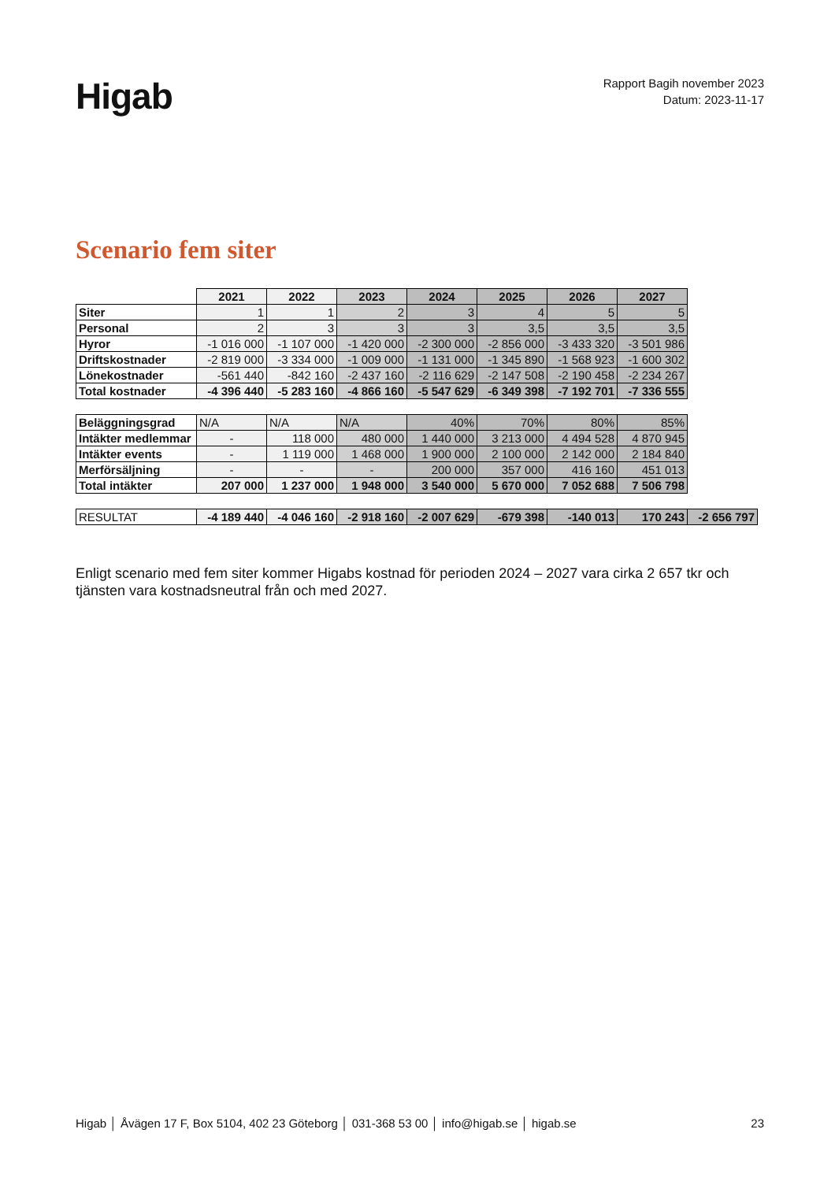Higab
Rapport Bagih november 2023
Datum: 2023-11-17
Scenario fem siter
| | 2021 | 2022 | 2023 | 2024 | 2025 | 2026 | 2027 | |
| Siter | 1 | 1 | 2 | 3 | 4 | 5 | 5 | |
| Personal | 2 | 3 | 3 | 3 | 3,5 | 3,5 | 3,5 | |
| Hyror | -1 016 000 | -1 107 000 | -1 420 000 | -2 300 000 | -2 856 000 | -3 433 320 | -3 501 986 | |
| Driftskostnader | -2 819 000 | -3 334 000 | -1 009 000 | -1 131 000 | -1 345 890 | -1 568 923 | -1 600 302 | |
| Lönekostnader | -561 440 | -842 160 | -2 437 160 | -2 116 629 | -2 147 508 | -2 190 458 | -2 234 267 | |
| Total kostnader | -4 396 440 | -5 283 160 | -4 866 160 | -5 547 629 | -6 349 398 | -7 192 701 | -7 336 555 | |
| Beläggningsgrad | N/A | N/A | N/A | 40% | 70% | 80% | 85% | |
| Intäkter medlemmar | - | 118 000 | 480 000 | 1 440 000 | 3 213 000 | 4 494 528 | 4 870 945 | |
| Intäkter events | - | 1 119 000 | 1 468 000 | 1 900 000 | 2 100 000 | 2 142 000 | 2 184 840 | |
| Merförsäljning | - | - | - | 200 000 | 357 000 | 416 160 | 451 013 | |
| Total intäkter | 207 000 | 1 237 000 | 1 948 000 | 3 540 000 | 5 670 000 | 7 052 688 | 7 506 798 | |
| RESULTAT | -4 189 440 | -4 046 160 | -2 918 160 | -2 007 629 | -679 398 | -140 013 | 170 243 | -2 656 797 |
Enligt scenario med fem siter kommer Higabs kostnad för perioden 2024 – 2027 vara cirka 2 657 tkr och tjänsten vara kostnadsneutral från och med 2027.
Higab │ Åvägen 17 F, Box 5104, 402 23 Göteborg │ 031-368 53 00 │ info@higab.se │ higab.se 23